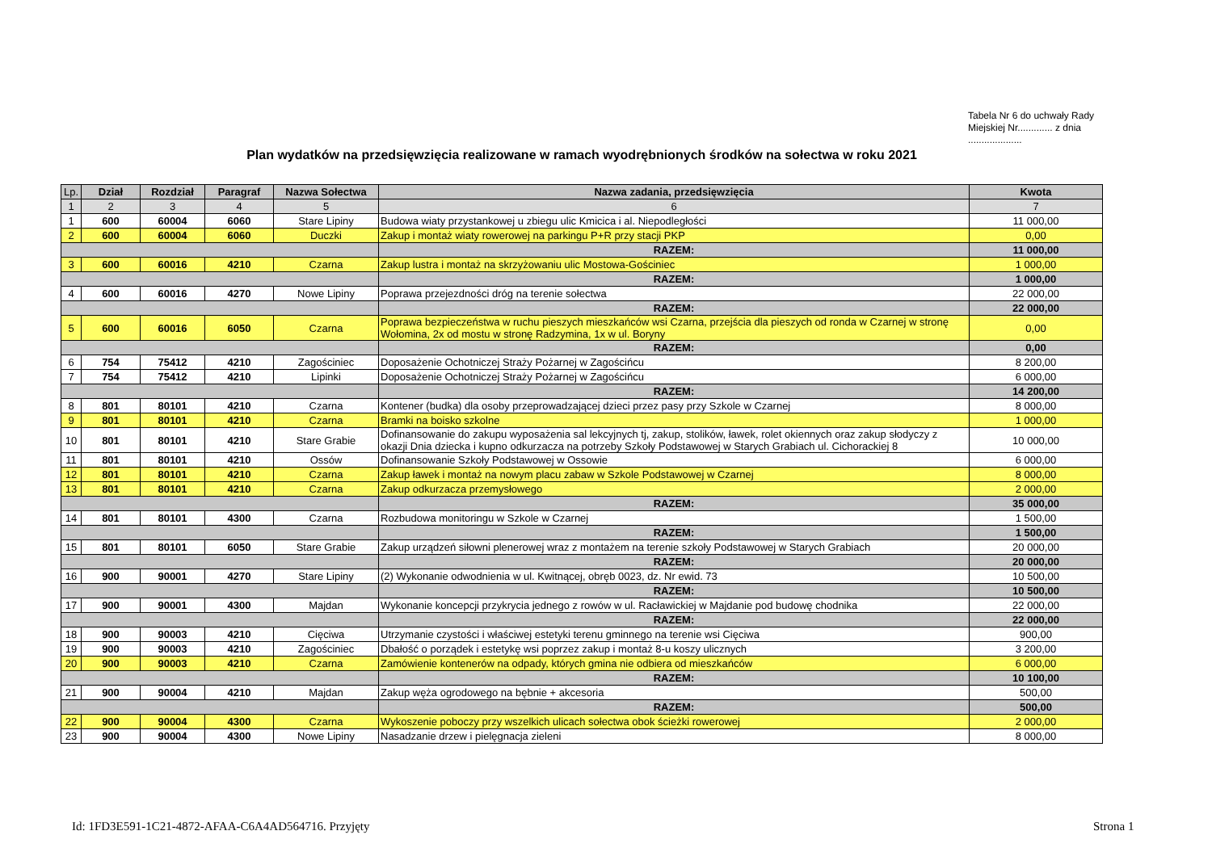Tabela Nr 6 do uchwały Rady Miejskiej Nr............. z dnia ....................
Plan wydatków na przedsięwzięcia realizowane w ramach wyodrębnionych środków na sołectwa w roku 2021
| Lp. | Dział | Rozdział | Paragraf | Nazwa Sołectwa | Nazwa zadania, przedsięwzięcia | Kwota |
| --- | --- | --- | --- | --- | --- | --- |
| 1 | 2 | 3 | 4 | 5 | 6 | 7 |
| 1 | 600 | 60004 | 6060 | Stare Lipiny | Budowa wiaty przystankowej u zbiegu ulic Kmicica i al. Niepodległości | 11 000,00 |
| 2 | 600 | 60004 | 6060 | Duczki | Zakup i montaż wiaty rowerowej na parkingu P+R przy stacji PKP | 0,00 |
| | | | | | RAZEM: | 11 000,00 |
| 3 | 600 | 60016 | 4210 | Czarna | Zakup lustra i montaż na skrzyżowaniu ulic Mostowa-Gościniec | 1 000,00 |
| | | | | | RAZEM: | 1 000,00 |
| 4 | 600 | 60016 | 4270 | Nowe Lipiny | Poprawa przejezdności dróg na terenie sołectwa | 22 000,00 |
| | | | | | RAZEM: | 22 000,00 |
| 5 | 600 | 60016 | 6050 | Czarna | Poprawa bezpieczeństwa w ruchu pieszych mieszkańców wsi Czarna, przejścia dla pieszych od ronda w Czarnej w stronę Wołomina, 2x od mostu w stronę Radzymina, 1x w ul. Boryny | 0,00 |
| | | | | | RAZEM: | 0,00 |
| 6 | 754 | 75412 | 4210 | Zagościniec | Doposażenie Ochotniczej Straży Pożarnej w Zagościńcu | 8 200,00 |
| 7 | 754 | 75412 | 4210 | Lipinki | Doposażenie Ochotniczej Straży Pożarnej w Zagościńcu | 6 000,00 |
| | | | | | RAZEM: | 14 200,00 |
| 8 | 801 | 80101 | 4210 | Czarna | Kontener (budka) dla osoby przeprowadzającej dzieci przez pasy przy Szkole w Czarnej | 8 000,00 |
| 9 | 801 | 80101 | 4210 | Czarna | Bramki na boisko szkolne | 1 000,00 |
| 10 | 801 | 80101 | 4210 | Stare Grabie | Dofinansowanie do zakupu wyposażenia sal lekcyjnych tj, zakup, stolików, ławek, rolet okiennych oraz zakup słodyczy z okazji Dnia dziecka i kupno odkurzacza na potrzeby Szkoły Podstawowej w Starych Grabiach ul. Cichorackiej 8 | 10 000,00 |
| 11 | 801 | 80101 | 4210 | Ossów | Dofinansowanie Szkoły Podstawowej w Ossowie | 6 000,00 |
| 12 | 801 | 80101 | 4210 | Czarna | Zakup ławek i montaż na nowym placu zabaw w Szkole Podstawowej w Czarnej | 8 000,00 |
| 13 | 801 | 80101 | 4210 | Czarna | Zakup odkurzacza przemysłowego | 2 000,00 |
| | | | | | RAZEM: | 35 000,00 |
| 14 | 801 | 80101 | 4300 | Czarna | Rozbudowa monitoringu w Szkole w Czarnej | 1 500,00 |
| | | | | | RAZEM: | 1 500,00 |
| 15 | 801 | 80101 | 6050 | Stare Grabie | Zakup urządzeń siłowni plenerowej wraz z montażem na terenie szkoły Podstawowej w Starych Grabiach | 20 000,00 |
| | | | | | RAZEM: | 20 000,00 |
| 16 | 900 | 90001 | 4270 | Stare Lipiny | (2) Wykonanie odwodnienia w ul. Kwitnącej, obręb 0023, dz. Nr ewid. 73 | 10 500,00 |
| | | | | | RAZEM: | 10 500,00 |
| 17 | 900 | 90001 | 4300 | Majdan | Wykonanie koncepcji przykrycia jednego z rowów w ul. Racławickiej w Majdanie pod budowę chodnika | 22 000,00 |
| | | | | | RAZEM: | 22 000,00 |
| 18 | 900 | 90003 | 4210 | Cięciwa | Utrzymanie czystości i właściwej estetyki terenu gminnego na terenie wsi Cięciwa | 900,00 |
| 19 | 900 | 90003 | 4210 | Zagościniec | Dbałość o porządek i estetykę wsi poprzez zakup i montaż 8-u koszy ulicznych | 3 200,00 |
| 20 | 900 | 90003 | 4210 | Czarna | Zamówienie kontenerów na odpady, których gmina nie odbiera od mieszkańców | 6 000,00 |
| | | | | | RAZEM: | 10 100,00 |
| 21 | 900 | 90004 | 4210 | Majdan | Zakup węża ogrodowego na bębnie + akcesoria | 500,00 |
| | | | | | RAZEM: | 500,00 |
| 22 | 900 | 90004 | 4300 | Czarna | Wykoszenie poboczy przy wszelkich ulicach sołectwa obok ścieżki rowerowej | 2 000,00 |
| 23 | 900 | 90004 | 4300 | Nowe Lipiny | Nasadzanie drzew i pielęgnacja zieleni | 8 000,00 |
Id: 1FD3E591-1C21-4872-AFAA-C6A4AD564716. Przyjęty
Strona 1